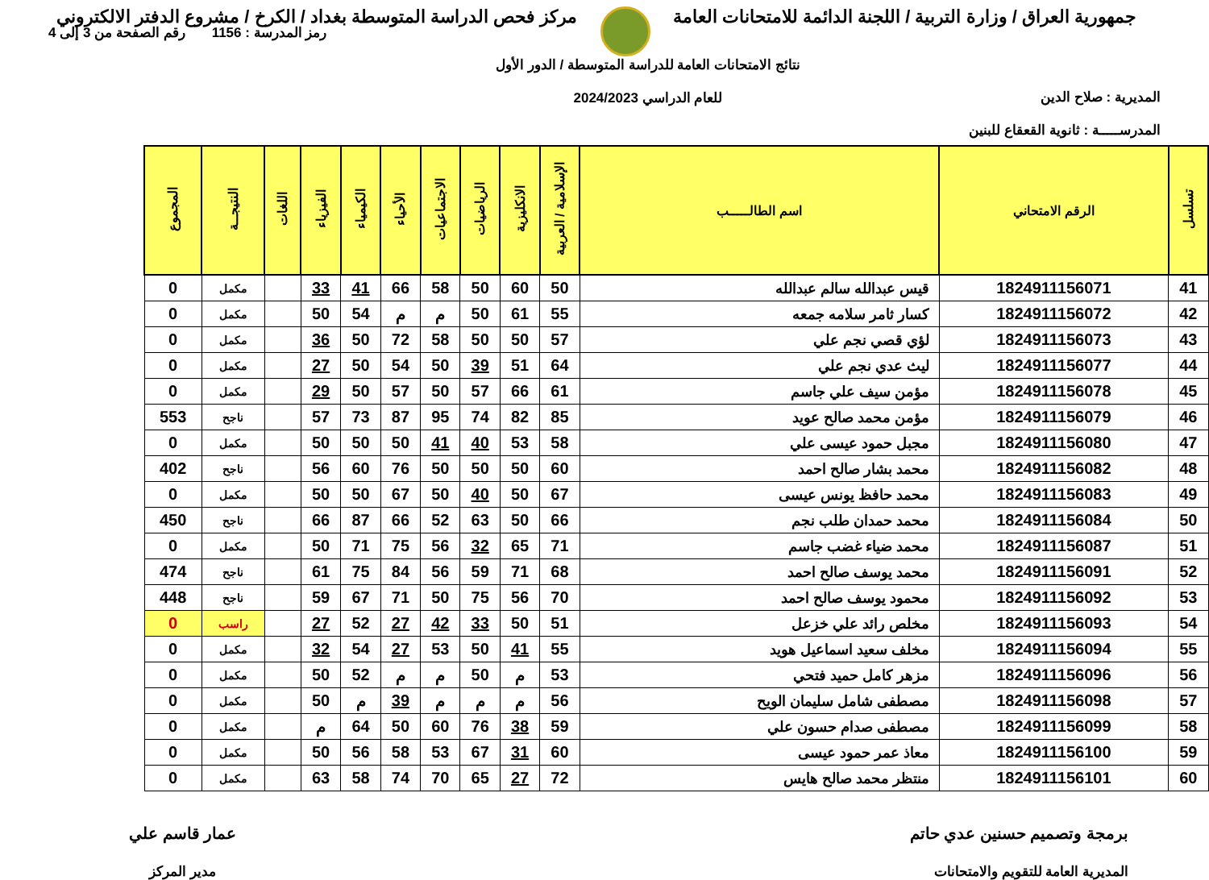جمهورية العراق / وزارة التربية / اللجنة الدائمة للامتحانات العامة
مركز فحص الدراسة المتوسطة بغداد / الكرخ / مشروع الدفتر الالكتروني
المديرية : صلاح الدين
المدرســـــة : ثانوية القعقاع للبنين
نتائج الامتحانات العامة للدراسة المتوسطة / الدور الأول
للعام الدراسي 2024/2023
رمز المدرسة : 1156 رقم الصفحة من 3 إلى 4
| تسلسل | الرقم الامتحاني | اسم الطالـــــب | الإسلامية / العربية | الانكليزية | الرياضيات | الاجتماعيات | الأحياء | الكيمياء | الفيزياء | اللغات | النتيجــة | المجموع |
| --- | --- | --- | --- | --- | --- | --- | --- | --- | --- | --- | --- | --- |
| 41 | 1824911156071 | قيس عبدالله سالم عبدالله | 50 | 60 | 50 | 58 | 66 | 41 | 33 | | مكمل | 0 |
| 42 | 1824911156072 | كسار ثامر سلامه جمعه | 55 | 61 | 50 | م | م | 54 | 50 | | مكمل | 0 |
| 43 | 1824911156073 | لؤي قصي نجم علي | 57 | 50 | 50 | 58 | 72 | 50 | 36 | | مكمل | 0 |
| 44 | 1824911156077 | ليث عدي نجم علي | 64 | 51 | 39 | 50 | 54 | 50 | 27 | | مكمل | 0 |
| 45 | 1824911156078 | مؤمن سيف علي جاسم | 61 | 66 | 57 | 50 | 57 | 50 | 29 | | مكمل | 0 |
| 46 | 1824911156079 | مؤمن محمد صالح عويد | 85 | 82 | 74 | 95 | 87 | 73 | 57 | | ناجح | 553 |
| 47 | 1824911156080 | مجبل حمود عيسى علي | 58 | 53 | 40 | 41 | 50 | 50 | 50 | | مكمل | 0 |
| 48 | 1824911156082 | محمد بشار صالح احمد | 60 | 50 | 50 | 50 | 76 | 60 | 56 | | ناجح | 402 |
| 49 | 1824911156083 | محمد حافظ يونس عيسى | 67 | 50 | 40 | 50 | 67 | 50 | 50 | | مكمل | 0 |
| 50 | 1824911156084 | محمد حمدان طلب نجم | 66 | 50 | 63 | 52 | 66 | 87 | 66 | | ناجح | 450 |
| 51 | 1824911156087 | محمد ضياء غضب جاسم | 71 | 65 | 32 | 56 | 75 | 71 | 50 | | مكمل | 0 |
| 52 | 1824911156091 | محمد يوسف صالح احمد | 68 | 71 | 59 | 56 | 84 | 75 | 61 | | ناجح | 474 |
| 53 | 1824911156092 | محمود يوسف صالح احمد | 70 | 56 | 75 | 50 | 71 | 67 | 59 | | ناجح | 448 |
| 54 | 1824911156093 | مخلص رائد علي خزعل | 51 | 50 | 33 | 42 | 27 | 52 | 27 | | راسب | 0 |
| 55 | 1824911156094 | مخلف سعيد اسماعيل هويد | 55 | 41 | 50 | 53 | 27 | 54 | 32 | | مكمل | 0 |
| 56 | 1824911156096 | مزهر كامل حميد فتحي | 53 | م | 50 | م | م | 52 | 50 | | مكمل | 0 |
| 57 | 1824911156098 | مصطفى شامل سليمان الويح | 56 | م | م | م | 39 | م | 50 | | مكمل | 0 |
| 58 | 1824911156099 | مصطفى صدام حسون علي | 59 | 38 | 76 | 60 | 50 | 64 | م | | مكمل | 0 |
| 59 | 1824911156100 | معاذ عمر حمود عيسى | 60 | 31 | 67 | 53 | 58 | 56 | 50 | | مكمل | 0 |
| 60 | 1824911156101 | منتظر محمد صالح هايس | 72 | 27 | 65 | 70 | 74 | 58 | 63 | | مكمل | 0 |
برمجة وتصميم حسنين عدي حاتم
المديرية العامة للتقويم والامتحانات
عمار قاسم علي
مدير المركز